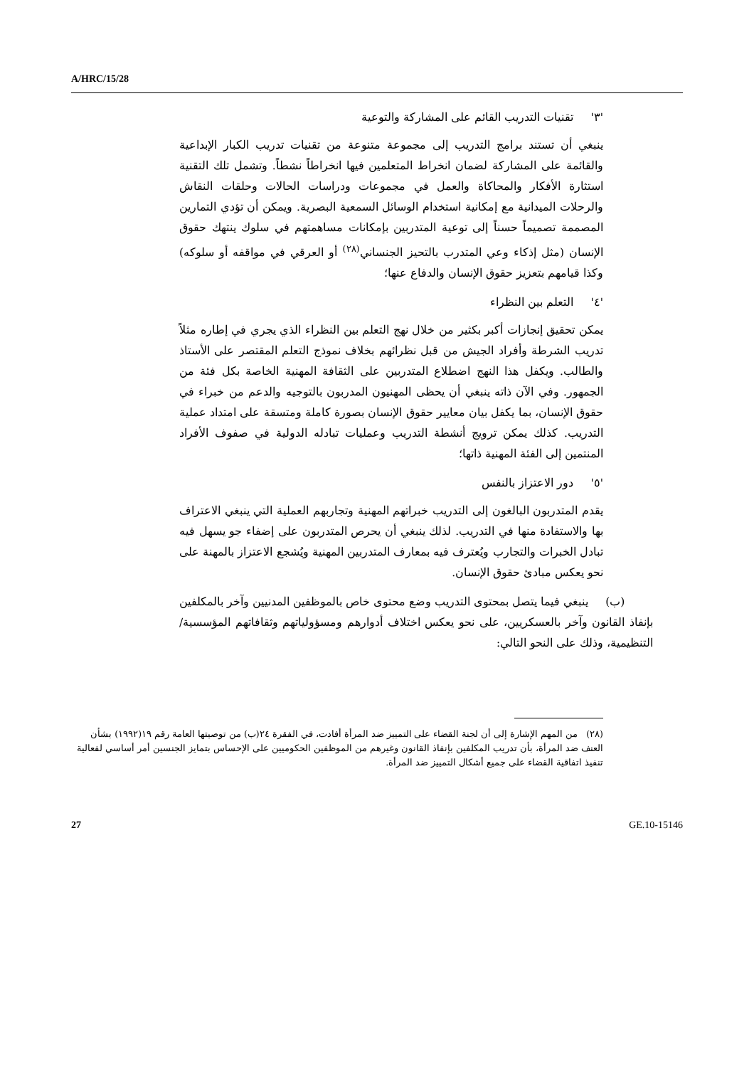A/HRC/15/28
'٣' تقنيات التدريب القائم على المشاركة والتوعية
ينبغي أن تستند برامج التدريب إلى مجموعة متنوعة من تقنيات تدريب الكبار الإبداعية والقائمة على المشاركة لضمان انخراط المتعلمين فيها انخراطاً نشطاً. وتشمل تلك التقنية استثارة الأفكار والمحاكاة والعمل في مجموعات ودراسات الحالات وحلقات النقاش والرحلات الميدانية مع إمكانية استخدام الوسائل السمعية البصرية. ويمكن أن تؤدي التمارين المصممة تصميماً حسناً إلى توعية المتدربين بإمكانات مساهمتهم في سلوك ينتهك حقوق الإنسان (مثل إذكاء وعي المتدرب بالتحيز الجنساني<sup>(٢٨)</sup> أو العرقي في مواقفه أو سلوكه) وكذا قيامهم بتعزيز حقوق الإنسان والدفاع عنها؛
'٤' التعلم بين النظراء
يمكن تحقيق إنجازات أكبر بكثير من خلال نهج التعلم بين النظراء الذي يجري في إطاره مثلاً تدريب الشرطة وأفراد الجيش من قبل نظرائهم بخلاف نموذج التعلم المقتصر على الأستاذ والطالب. ويكفل هذا النهج اضطلاع المتدربين على الثقافة المهنية الخاصة بكل فئة من الجمهور. وفي الآن ذاته ينبغي أن يحظى المهنيون المدربون بالتوجيه والدعم من خبراء في حقوق الإنسان، بما يكفل بيان معايير حقوق الإنسان بصورة كاملة ومتسقة على امتداد عملية التدريب. كذلك يمكن ترويج أنشطة التدريب وعمليات تبادله الدولية في صفوف الأفراد المنتمين إلى الفئة المهنية ذاتها؛
'٥' دور الاعتزاز بالنفس
يقدم المتدربون البالغون إلى التدريب خبراتهم المهنية وتجاربهم العملية التي ينبغي الاعتراف بها والاستفادة منها في التدريب. لذلك ينبغي أن يحرص المتدربون على إضفاء جو يسهل فيه تبادل الخبرات والتجارب ويُعترف فيه بمعارف المتدربين المهنية ويُشجع الاعتزاز بالمهنة على نحو يعكس مبادئ حقوق الإنسان.
(ب) ينبغي فيما يتصل بمحتوى التدريب وضع محتوى خاص بالموظفين المدنيين وآخر بالمكلفين بإنفاذ القانون وآخر بالعسكريين، على نحو يعكس اختلاف أدوارهم ومسؤولياتهم وثقافاتهم المؤسسية/التنظيمية، وذلك على النحو التالي:
(٢٨) من المهم الإشارة إلى أن لجنة القضاء على التمييز ضد المرأة أفادت، في الفقرة ٢٤(ب) من توصيتها العامة رقم ١٩(١٩٩٢) بشأن العنف ضد المرأة، بأن تدريب المكلفين بإنفاذ القانون وغيرهم من الموظفين الحكوميين على الإحساس بتمايز الجنسين أمر أساسي لفعالية تنفيذ اتفاقية القضاء على جميع أشكال التمييز ضد المرأة.
27 GE.10-15146